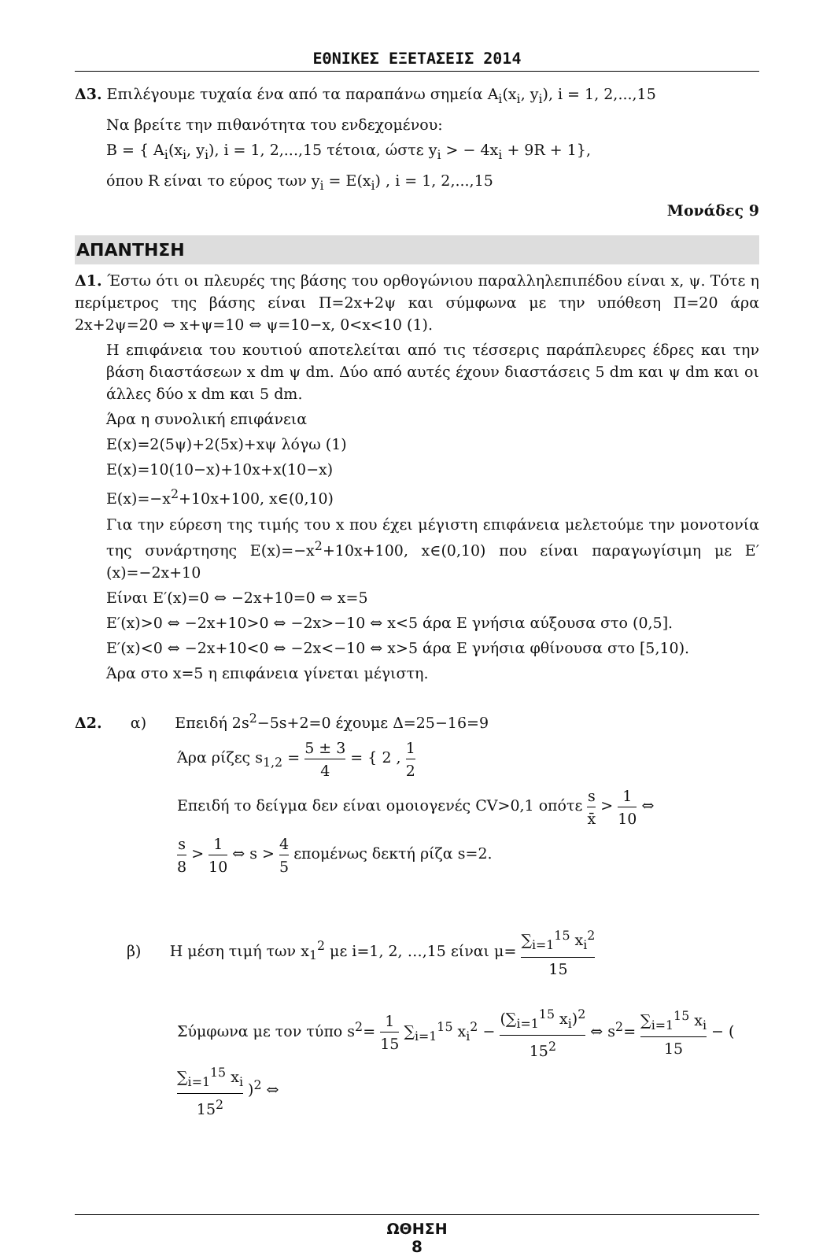ΕΘΝΙΚΕΣ ΕΞΕΤΑΣΕΙΣ 2014
Δ3. Επιλέγουμε τυχαία ένα από τα παραπάνω σημεία A<sub>i</sub>(x<sub>i</sub>, y<sub>i</sub>), i = 1, 2,...,15
Να βρείτε την πιθανότητα του ενδεχομένου:
B = { A<sub>i</sub>(x<sub>i</sub>, y<sub>i</sub>), i = 1, 2,...,15 τέτοια, ώστε y<sub>i</sub> > − 4x<sub>i</sub> + 9R + 1},
όπου R είναι το εύρος των y<sub>i</sub> = E(x<sub>i</sub>) , i = 1, 2,...,15
Μονάδες 9
ΑΠΑΝΤΗΣΗ
Δ1. Έστω ότι οι πλευρές της βάσης του ορθογώνιου παραλληλεπιπέδου είναι x, ψ. Τότε η περίμετρος της βάσης είναι Π=2x+2ψ και σύμφωνα με την υπόθεση Π=20 άρα 2x+2ψ=20 ⇔ x+ψ=10 ⇔ ψ=10−x, 0<x<10 (1).
Η επιφάνεια του κουτιού αποτελείται από τις τέσσερις παράπλευρες έδρες και την βάση διαστάσεων x dm ψ dm. Δύο από αυτές έχουν διαστάσεις 5 dm και ψ dm και οι άλλες δύο x dm και 5 dm.
Άρα η συνολική επιφάνεια
E(x)=2(5ψ)+2(5x)+xψ λόγω (1)
E(x)=10(10−x)+10x+x(10−x)
E(x)=−x<sup>2</sup>+10x+100, x∈(0,10)
Για την εύρεση της τιμής του x που έχει μέγιστη επιφάνεια μελετούμε την μονοτονία της συνάρτησης E(x)=−x<sup>2</sup>+10x+100, x∈(0,10) που είναι παραγωγίσιμη με E′(x)=−2x+10
Είναι E′(x)=0 ⇔ −2x+10=0 ⇔ x=5
E′(x)>0 ⇔ −2x+10>0 ⇔ −2x>−10 ⇔ x<5 άρα E γνήσια αύξουσα στο (0,5].
E′(x)<0 ⇔ −2x+10<0 ⇔ −2x<−10 ⇔ x>5 άρα E γνήσια φθίνουσα στο [5,10).
Άρα στο x=5 η επιφάνεια γίνεται μέγιστη.
Δ2. α) Επειδή 2s<sup>2</sup>−5s+2=0 έχουμε Δ=25−16=9
Άρα ρίζες s<sub>1,2</sub> = 5 ± 3 4 = { 2 , 1 2
Επειδή το δείγμα δεν είναι ομοιογενές CV>0,1 οπότε s x̄ > 1 10 ⇔
s 8 > 1 10 ⇔ s > 4 5 επομένως δεκτή ρίζα s=2.
β) Η μέση τιμή των x<sub>1</sub><sup>2</sup> με i=1, 2, …,15 είναι μ= ∑<sub>i=1</sub><sup>15</sup> x<sub>i</sub><sup>2</sup> 15
Σύμφωνα με τον τύπο s<sup>2</sup>= 1 15 ∑<sub>i=1</sub><sup>15</sup> x<sub>i</sub><sup>2</sup> − (∑<sub>i=1</sub><sup>15</sup> x<sub>i</sub>)<sup>2</sup> 15<sup>2</sup> ⇔ s<sup>2</sup>= ∑<sub>i=1</sub><sup>15</sup> x<sub>i</sub> 15 − ( ∑<sub>i=1</sub><sup>15</sup> x<sub>i</sub> 15<sup>2</sup> )<sup>2</sup> ⇔
ΩΘΗΣΗ
8